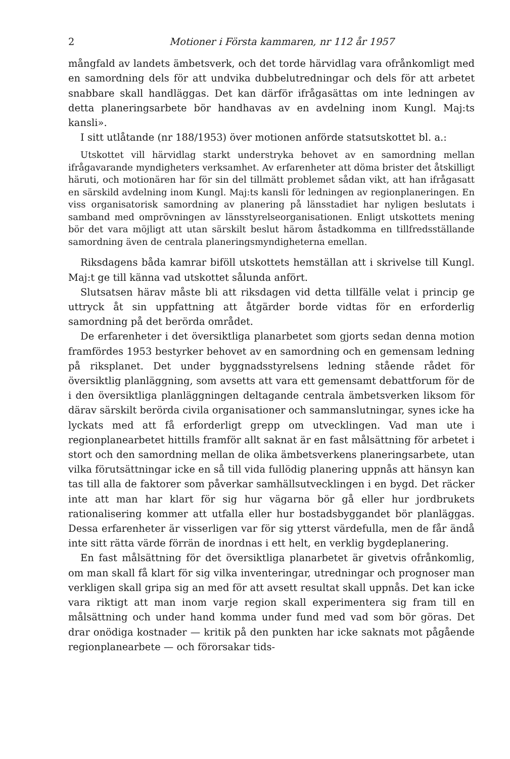2 Motioner i Första kammaren, nr 112 år 1957
mångfald av landets ämbetsverk, och det torde härvidlag vara ofrånkomligt med en samordning dels för att undvika dubbelutredningar och dels för att arbetet snabbare skall handläggas. Det kan därför ifrågasättas om inte ledningen av detta planeringsarbete bör handhavas av en avdelning inom Kungl. Maj:ts kansli».
I sitt utlåtande (nr 188/1953) över motionen anförde statsutskottet bl. a.:
Utskottet vill härvidlag starkt understryka behovet av en samordning mellan ifrågavarande myndigheters verksamhet. Av erfarenheter att döma brister det åtskilligt häruti, och motionären har för sin del tillmätt problemet sådan vikt, att han ifrågasatt en särskild avdelning inom Kungl. Maj:ts kansli för ledningen av regionplaneringen. En viss organisatorisk samordning av planering på länsstadiet har nyligen beslutats i samband med omprövningen av länsstyrelseorganisationen. Enligt utskottets mening bör det vara möjligt att utan särskilt beslut härom åstadkomma en tillfredsställande samordning även de centrala planeringsmyndigheterna emellan.
Riksdagens båda kamrar biföll utskottets hemställan att i skrivelse till Kungl. Maj:t ge till känna vad utskottet sålunda anfört.
Slutsatsen härav måste bli att riksdagen vid detta tillfälle velat i princip ge uttryck åt sin uppfattning att åtgärder borde vidtas för en erforderlig samordning på det berörda området.
De erfarenheter i det översiktliga planarbetet som gjorts sedan denna motion framfördes 1953 bestyrker behovet av en samordning och en gemensam ledning på riksplanet. Det under byggnadsstyrelsens ledning stående rådet för översiktlig planläggning, som avsetts att vara ett gemensamt debattforum för de i den översiktliga planläggningen deltagande centrala ämbetsverken liksom för därav särskilt berörda civila organisationer och sammanslutningar, synes icke ha lyckats med att få erforderligt grepp om utvecklingen. Vad man ute i regionplanearbetet hittills framför allt saknat är en fast målsättning för arbetet i stort och den samordning mellan de olika ämbetsverkens planeringsarbete, utan vilka förutsättningar icke en så till vida fullödig planering uppnås att hänsyn kan tas till alla de faktorer som påverkar samhällsutvecklingen i en bygd. Det räcker inte att man har klart för sig hur vägarna bör gå eller hur jordbrukets rationalisering kommer att utfalla eller hur bostadsbyggandet bör planläggas. Dessa erfarenheter är visserligen var för sig ytterst värdefulla, men de får ändå inte sitt rätta värde förrän de inordnas i ett helt, en verklig bygdeplanering.
En fast målsättning för det översiktliga planarbetet är givetvis ofrånkomlig, om man skall få klart för sig vilka inventeringar, utredningar och prognoser man verkligen skall gripa sig an med för att avsett resultat skall uppnås. Det kan icke vara riktigt att man inom varje region skall experimentera sig fram till en målsättning och under hand komma under fund med vad som bör göras. Det drar onödiga kostnader — kritik på den punkten har icke saknats mot pågående regionplanearbete — och förorsakar tids-